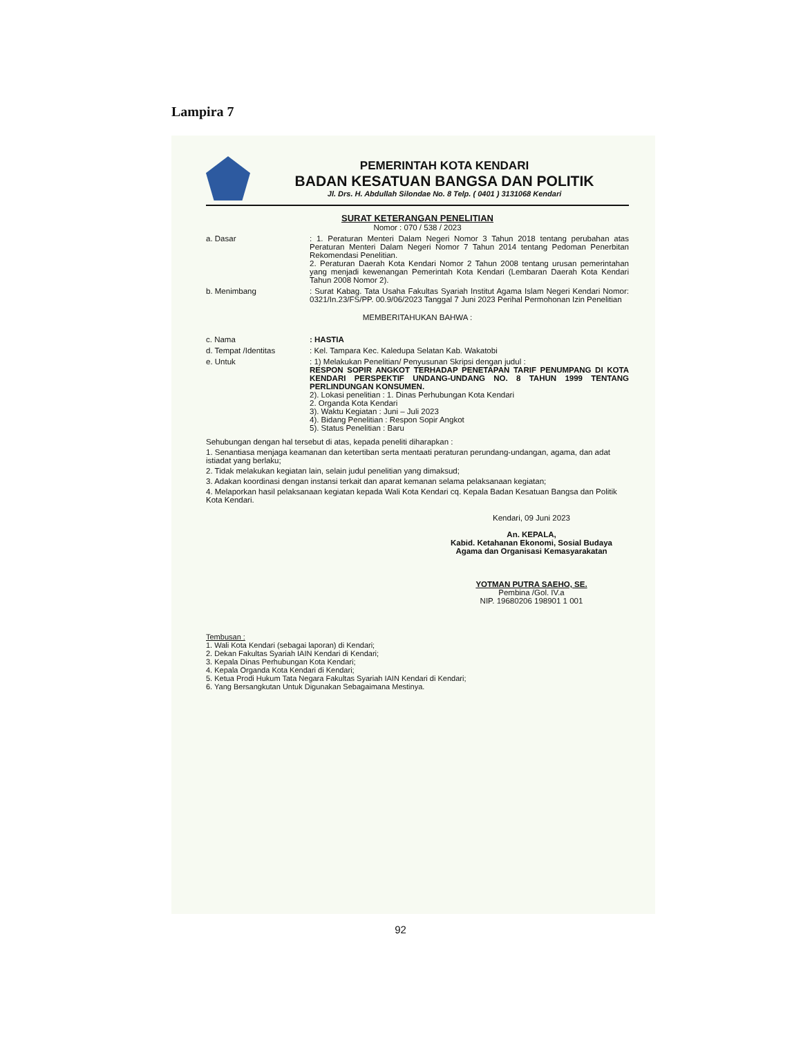Lampira 7
PEMERINTAH KOTA KENDARI
BADAN KESATUAN BANGSA DAN POLITIK
Jl. Drs. H. Abdullah Silondae No. 8 Telp. ( 0401 ) 3131068 Kendari
SURAT KETERANGAN PENELITIAN
Nomor : 070 / 538 / 2023
a. Dasar : 1. Peraturan Menteri Dalam Negeri Nomor 3 Tahun 2018 tentang perubahan atas Peraturan Menteri Dalam Negeri Nomor 7 Tahun 2014 tentang Pedoman Penerbitan Rekomendasi Penelitian.
2. Peraturan Daerah Kota Kendari Nomor 2 Tahun 2008 tentang urusan pemerintahan yang menjadi kewenangan Pemerintah Kota Kendari (Lembaran Daerah Kota Kendari Tahun 2008 Nomor 2).
b. Menimbang : Surat Kabag. Tata Usaha Fakultas Syariah Institut Agama Islam Negeri Kendari Nomor: 0321/In.23/FS/PP. 00.9/06/2023 Tanggal 7 Juni 2023 Perihal Permohonan Izin Penelitian
MEMBERITAHUKAN BAHWA :
c. Nama : HASTIA
d. Tempat /Identitas : Kel. Tampara Kec. Kaledupa Selatan Kab. Wakatobi
e. Untuk : 1) Melakukan Penelitian/ Penyusunan Skripsi dengan judul :
RESPON SOPIR ANGKOT TERHADAP PENETAPAN TARIF PENUMPANG DI KOTA KENDARI PERSPEKTIF UNDANG-UNDANG NO. 8 TAHUN 1999 TENTANG PERLINDUNGAN KONSUMEN.
2). Lokasi penelitian : 1. Dinas Perhubungan Kota Kendari
2. Organda Kota Kendari
3). Waktu Kegiatan : Juni – Juli 2023
4). Bidang Penelitian : Respon Sopir Angkot
5). Status Penelitian : Baru
Sehubungan dengan hal tersebut di atas, kepada peneliti diharapkan :
1. Senantiasa menjaga keamanan dan ketertiban serta mentaati peraturan perundang-undangan, agama, dan adat istiadat yang berlaku;
2. Tidak melakukan kegiatan lain, selain judul penelitian yang dimaksud;
3. Adakan koordinasi dengan instansi terkait dan aparat kemanan selama pelaksanaan kegiatan;
4. Melaporkan hasil pelaksanaan kegiatan kepada Wali Kota Kendari cq. Kepala Badan Kesatuan Bangsa dan Politik Kota Kendari.
Kendari, 09 Juni 2023
An. KEPALA,
Kabid. Ketahanan Ekonomi, Sosial Budaya
Agama dan Organisasi Kemasyarakatan
YOTMAN PUTRA SAEHO, SE.
Pembina /Gol. IV.a
NIP. 19680206 198901 1 001
Tembusan :
1. Wali Kota Kendari (sebagai laporan) di Kendari;
2. Dekan Fakultas Syariah IAIN Kendari di Kendari;
3. Kepala Dinas Perhubungan Kota Kendari;
4. Kepala Organda Kota Kendari di Kendari;
5. Ketua Prodi Hukum Tata Negara Fakultas Syariah IAIN Kendari di Kendari;
6. Yang Bersangkutan Untuk Digunakan Sebagaimana Mestinya.
92